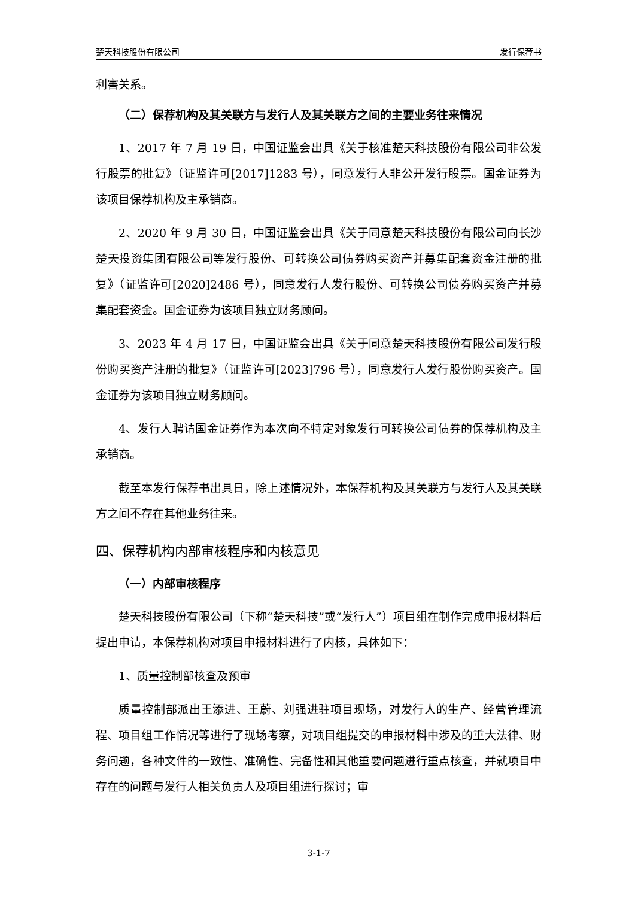楚天科技股份有限公司 发行保荐书
利害关系。
（二）保荐机构及其关联方与发行人及其关联方之间的主要业务往来情况
1、2017 年 7 月 19 日，中国证监会出具《关于核准楚天科技股份有限公司非公发行股票的批复》（证监许可[2017]1283 号），同意发行人非公开发行股票。国金证券为该项目保荐机构及主承销商。
2、2020 年 9 月 30 日，中国证监会出具《关于同意楚天科技股份有限公司向长沙楚天投资集团有限公司等发行股份、可转换公司债券购买资产并募集配套资金注册的批复》（证监许可[2020]2486 号），同意发行人发行股份、可转换公司债券购买资产并募集配套资金。国金证券为该项目独立财务顾问。
3、2023 年 4 月 17 日，中国证监会出具《关于同意楚天科技股份有限公司发行股份购买资产注册的批复》（证监许可[2023]796 号），同意发行人发行股份购买资产。国金证券为该项目独立财务顾问。
4、发行人聘请国金证券作为本次向不特定对象发行可转换公司债券的保荐机构及主承销商。
截至本发行保荐书出具日，除上述情况外，本保荐机构及其关联方与发行人及其关联方之间不存在其他业务往来。
四、保荐机构内部审核程序和内核意见
（一）内部审核程序
楚天科技股份有限公司（下称“楚天科技”或“发行人”）项目组在制作完成申报材料后提出申请，本保荐机构对项目申报材料进行了内核，具体如下：
1、质量控制部核查及预审
质量控制部派出王添进、王蔚、刘强进驻项目现场，对发行人的生产、经营管理流程、项目组工作情况等进行了现场考察，对项目组提交的申报材料中涉及的重大法律、财务问题，各种文件的一致性、准确性、完备性和其他重要问题进行重点核查，并就项目中存在的问题与发行人相关负责人及项目组进行探讨；审
3-1-7